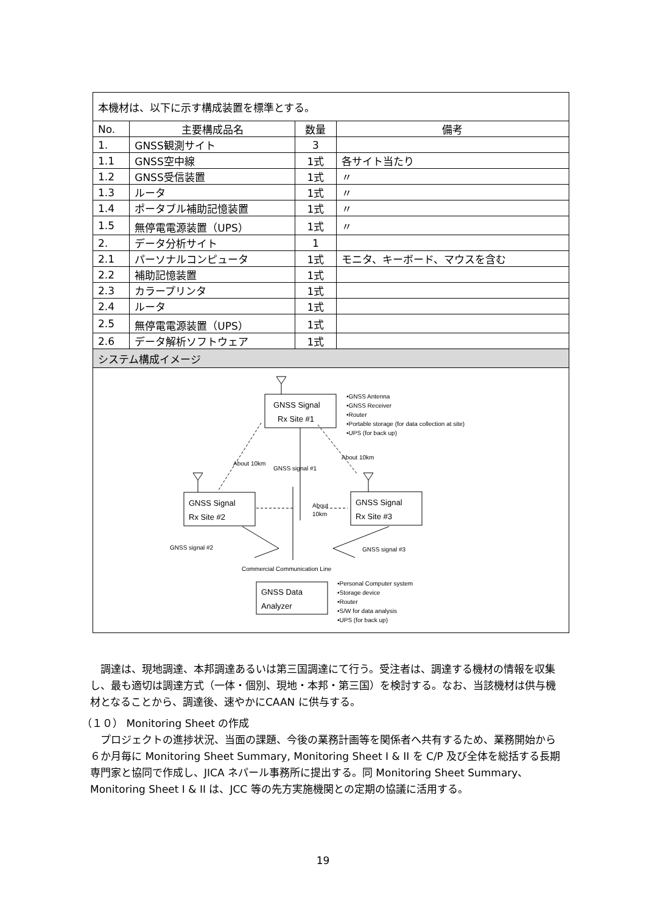| 本機材は、以下に示す構成装置を標準とする。 | | | |
| No. | 主要構成品名 | 数量 | 備考 |
| 1. | GNSS観測サイト | 3 | |
| 1.1 | GNSS空中線 | 1式 | 各サイト当たり |
| 1.2 | GNSS受信装置 | 1式 | 〃 |
| 1.3 | ルータ | 1式 | 〃 |
| 1.4 | ポータブル補助記憶装置 | 1式 | 〃 |
| 1.5 | 無停電電源装置（UPS） | 1式 | 〃 |
| 2. | データ分析サイト | 1 | |
| 2.1 | パーソナルコンピュータ | 1式 | モニタ、キーボード、マウスを含む |
| 2.2 | 補助記憶装置 | 1式 | |
| 2.3 | カラープリンタ | 1式 | |
| 2.4 | ルータ | 1式 | |
| 2.5 | 無停電電源装置（UPS） | 1式 | |
| 2.6 | データ解析ソフトウェア | 1式 | |
| システム構成イメージ | | | |
| GNSS Signal Rx Site #1 GNSS Signal Rx Site #2 GNSS Signal Rx Site #3 GNSS Data Analyzer GNSS signal #1 GNSS signal #2 GNSS signal #3 About 10km Commercial Communication Line About 10km About 10km •GNSS Antenna •GNSS Receiver •Router •Portable storage (for data collection at site) •UPS (for back up) •Personal Computer system •Storage device •Router •S/W for data analysis •UPS (for back up) | | | |
　調達は、現地調達、本邦調達あるいは第三国調達にて行う。受注者は、調達する機材の情報を収集し、最も適切は調達方式（一体・個別、現地・本邦・第三国）を検討する。なお、当該機材は供与機材となることから、調達後、速やかにCAAN に供与する。
（１０） Monitoring Sheet の作成
　プロジェクトの進捗状況、当面の課題、今後の業務計画等を関係者へ共有するため、業務開始から６か月毎に Monitoring Sheet Summary, Monitoring Sheet I & II を C/P 及び全体を総括する長期専門家と協同で作成し、JICA ネパール事務所に提出する。同 Monitoring Sheet Summary、Monitoring Sheet I & II は、JCC 等の先方実施機関との定期の協議に活用する。
19